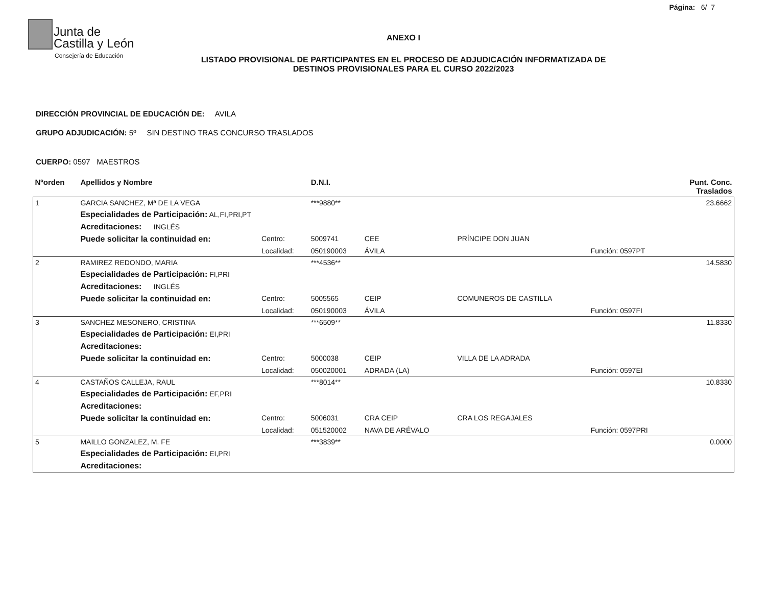Página: 6/ 7
Junta de
Castilla y León
Consejería de Educación
ANEXO I
LISTADO PROVISIONAL DE PARTICIPANTES EN EL PROCESO DE ADJUDICACIÓN INFORMATIZADA DE
DESTINOS PROVISIONALES PARA EL CURSO 2022/2023
DIRECCIÓN PROVINCIAL DE EDUCACIÓN DE: AVILA
GRUPO ADJUDICACIÓN: 5º SIN DESTINO TRAS CONCURSO TRASLADOS
CUERPO: 0597 MAESTROS
| Nºorden | Apellidos y Nombre | | D.N.I. | | | | Punt. Conc. Traslados |
| --- | --- | --- | --- | --- | --- | --- | --- |
| 1 | GARCIA SANCHEZ, Mª DE LA VEGA | | ***9880** | | | | 23.6662 |
| | Especialidades de Participación: AL,FI,PRI,PT | | | | | | |
| | Acreditaciones: INGLÉS | | | | | | |
| | Puede solicitar la continuidad en: | Centro: | 5009741 | CEE | PRÍNCIPE DON JUAN | | |
| | | Localidad: | 050190003 | ÁVILA | | Función: 0597PT | |
| 2 | RAMIREZ REDONDO, MARIA | | ***4536** | | | | 14.5830 |
| | Especialidades de Participación: FI,PRI | | | | | | |
| | Acreditaciones: INGLÉS | | | | | | |
| | Puede solicitar la continuidad en: | Centro: | 5005565 | CEIP | COMUNEROS DE CASTILLA | | |
| | | Localidad: | 050190003 | ÁVILA | | Función: 0597FI | |
| 3 | SANCHEZ MESONERO, CRISTINA | | ***6509** | | | | 11.8330 |
| | Especialidades de Participación: EI,PRI | | | | | | |
| | Acreditaciones: | | | | | | |
| | Puede solicitar la continuidad en: | Centro: | 5000038 | CEIP | VILLA DE LA ADRADA | | |
| | | Localidad: | 050020001 | ADRADA (LA) | | Función: 0597EI | |
| 4 | CASTAÑOS CALLEJA, RAUL | | ***8014** | | | | 10.8330 |
| | Especialidades de Participación: EF,PRI | | | | | | |
| | Acreditaciones: | | | | | | |
| | Puede solicitar la continuidad en: | Centro: | 5006031 | CRA CEIP | CRA LOS REGAJALES | | |
| | | Localidad: | 051520002 | NAVA DE ARÉVALO | | Función: 0597PRI | |
| 5 | MAILLO GONZALEZ, M. FE | | ***3839** | | | | 0.0000 |
| | Especialidades de Participación: EI,PRI | | | | | | |
| | Acreditaciones: | | | | | | |